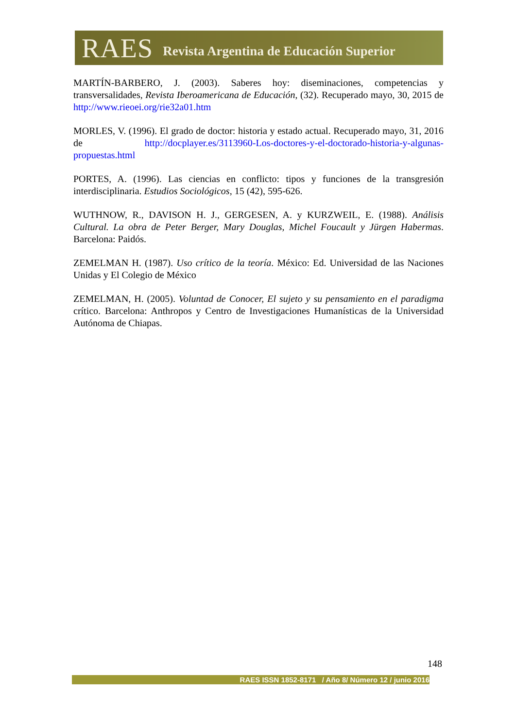RAES Revista Argentina de Educación Superior
MARTÍN-BARBERO, J. (2003). Saberes hoy: diseminaciones, competencias y transversalidades, Revista Iberoamericana de Educación, (32). Recuperado mayo, 30, 2015 de http://www.rieoei.org/rie32a01.htm
MORLES, V. (1996). El grado de doctor: historia y estado actual. Recuperado mayo, 31, 2016 de http://docplayer.es/3113960-Los-doctores-y-el-doctorado-historia-y-algunas-propuestas.html
PORTES, A. (1996). Las ciencias en conflicto: tipos y funciones de la transgresión interdisciplinaria. Estudios Sociológicos, 15 (42), 595-626.
WUTHNOW, R., DAVISON H. J., GERGESEN, A. y KURZWEIL, E. (1988). Análisis Cultural. La obra de Peter Berger, Mary Douglas, Michel Foucault y Jürgen Habermas. Barcelona: Paidós.
ZEMELMAN H. (1987). Uso crítico de la teoría. México: Ed. Universidad de las Naciones Unidas y El Colegio de México
ZEMELMAN, H. (2005). Voluntad de Conocer, El sujeto y su pensamiento en el paradigma crítico. Barcelona: Anthropos y Centro de Investigaciones Humanísticas de la Universidad Autónoma de Chiapas.
148
RAES ISSN 1852-8171 / Año 8/ Número 12 / junio 2016